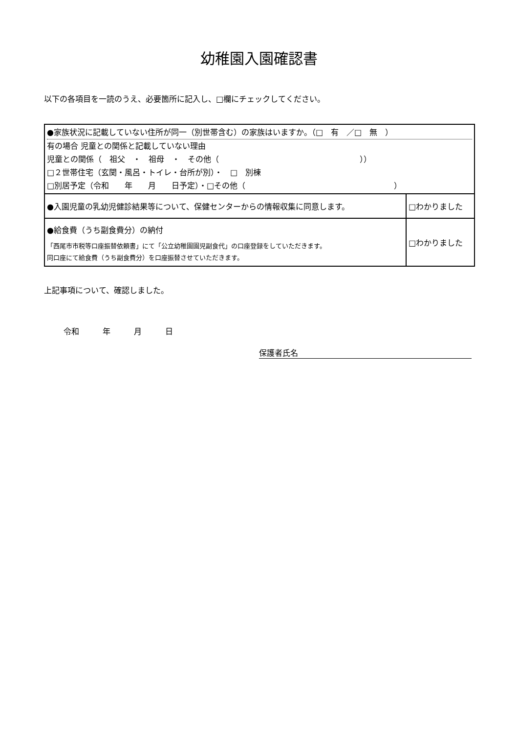幼稚園入園確認書
以下の各項目を一読のうえ、必要箇所に記入し、□欄にチェックしてください。
| ●家族状況に記載していない住所が同一（別世帯含む）の家族はいますか。（□ 有 ／□ 無 ） 有の場合 児童との関係と記載していない理由 児童との関係（ 祖父 ・ 祖母 ・ その他（ ）） □２世帯住宅（玄関・風呂・トイレ・台所が別）・ □ 別棟 □別居予定（令和 年 月 日予定）・□その他（ ） | |
| ●入園児童の乳幼児健診結果等について、保健センターからの情報収集に同意します。 | □わかりました |
| ●給食費（うち副食費分）の納付 「西尾市市税等口座振替依頼書」にて「公立幼稚園園児副食代」の口座登録をしていただきます。 同口座にて給食費（うち副食費分）を口座振替させていただきます。 | □わかりました |
上記事項について、確認しました。
令和　　　年　　　月　　　日
保護者氏名